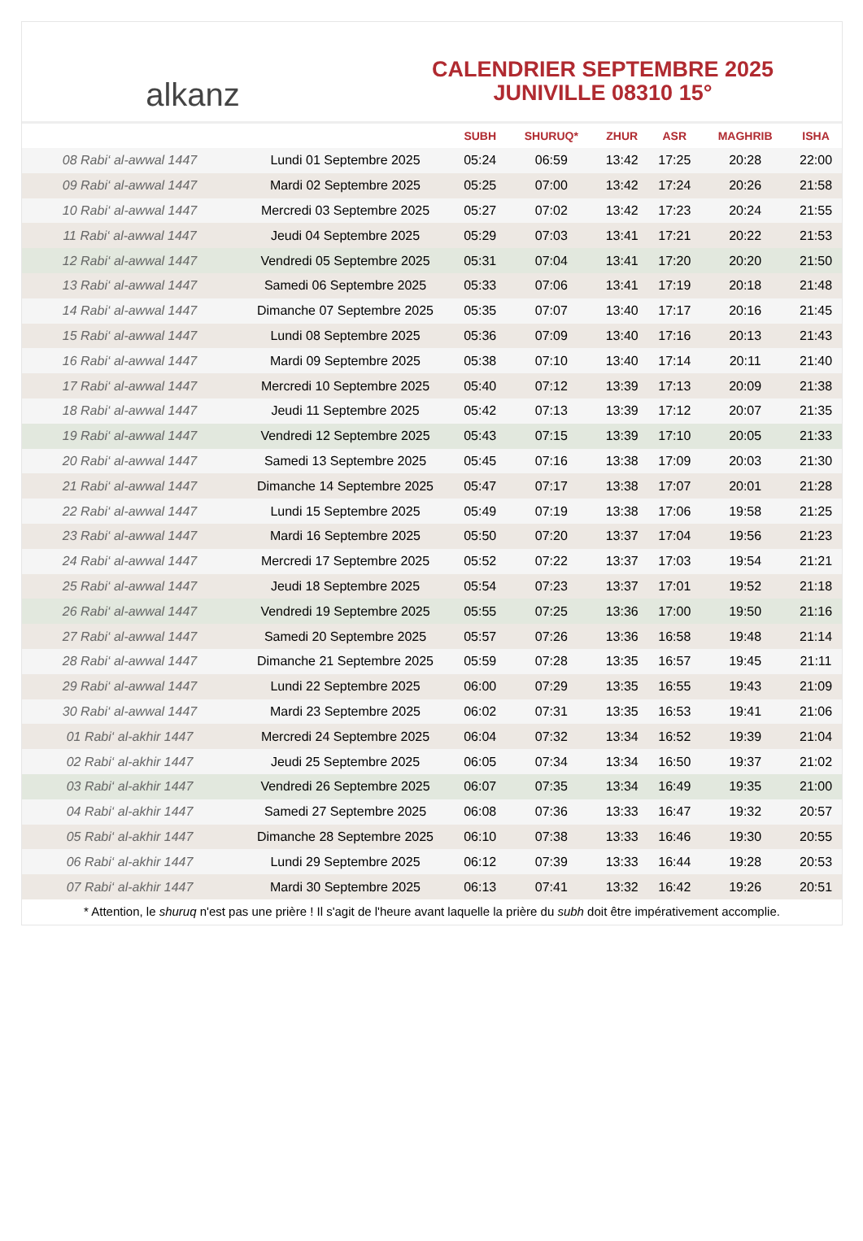alkanz
CALENDRIER SEPTEMBRE 2025
JUNIVILLE 08310 15°
| | | SUBH | SHURUQ* | ZHUR | ASR | MAGHRIB | ISHA |
| --- | --- | --- | --- | --- | --- | --- | --- |
| 08 Rabi‘ al-awwal 1447 | Lundi 01 Septembre 2025 | 05:24 | 06:59 | 13:42 | 17:25 | 20:28 | 22:00 |
| 09 Rabi‘ al-awwal 1447 | Mardi 02 Septembre 2025 | 05:25 | 07:00 | 13:42 | 17:24 | 20:26 | 21:58 |
| 10 Rabi‘ al-awwal 1447 | Mercredi 03 Septembre 2025 | 05:27 | 07:02 | 13:42 | 17:23 | 20:24 | 21:55 |
| 11 Rabi‘ al-awwal 1447 | Jeudi 04 Septembre 2025 | 05:29 | 07:03 | 13:41 | 17:21 | 20:22 | 21:53 |
| 12 Rabi‘ al-awwal 1447 | Vendredi 05 Septembre 2025 | 05:31 | 07:04 | 13:41 | 17:20 | 20:20 | 21:50 |
| 13 Rabi‘ al-awwal 1447 | Samedi 06 Septembre 2025 | 05:33 | 07:06 | 13:41 | 17:19 | 20:18 | 21:48 |
| 14 Rabi‘ al-awwal 1447 | Dimanche 07 Septembre 2025 | 05:35 | 07:07 | 13:40 | 17:17 | 20:16 | 21:45 |
| 15 Rabi‘ al-awwal 1447 | Lundi 08 Septembre 2025 | 05:36 | 07:09 | 13:40 | 17:16 | 20:13 | 21:43 |
| 16 Rabi‘ al-awwal 1447 | Mardi 09 Septembre 2025 | 05:38 | 07:10 | 13:40 | 17:14 | 20:11 | 21:40 |
| 17 Rabi‘ al-awwal 1447 | Mercredi 10 Septembre 2025 | 05:40 | 07:12 | 13:39 | 17:13 | 20:09 | 21:38 |
| 18 Rabi‘ al-awwal 1447 | Jeudi 11 Septembre 2025 | 05:42 | 07:13 | 13:39 | 17:12 | 20:07 | 21:35 |
| 19 Rabi‘ al-awwal 1447 | Vendredi 12 Septembre 2025 | 05:43 | 07:15 | 13:39 | 17:10 | 20:05 | 21:33 |
| 20 Rabi‘ al-awwal 1447 | Samedi 13 Septembre 2025 | 05:45 | 07:16 | 13:38 | 17:09 | 20:03 | 21:30 |
| 21 Rabi‘ al-awwal 1447 | Dimanche 14 Septembre 2025 | 05:47 | 07:17 | 13:38 | 17:07 | 20:01 | 21:28 |
| 22 Rabi‘ al-awwal 1447 | Lundi 15 Septembre 2025 | 05:49 | 07:19 | 13:38 | 17:06 | 19:58 | 21:25 |
| 23 Rabi‘ al-awwal 1447 | Mardi 16 Septembre 2025 | 05:50 | 07:20 | 13:37 | 17:04 | 19:56 | 21:23 |
| 24 Rabi‘ al-awwal 1447 | Mercredi 17 Septembre 2025 | 05:52 | 07:22 | 13:37 | 17:03 | 19:54 | 21:21 |
| 25 Rabi‘ al-awwal 1447 | Jeudi 18 Septembre 2025 | 05:54 | 07:23 | 13:37 | 17:01 | 19:52 | 21:18 |
| 26 Rabi‘ al-awwal 1447 | Vendredi 19 Septembre 2025 | 05:55 | 07:25 | 13:36 | 17:00 | 19:50 | 21:16 |
| 27 Rabi‘ al-awwal 1447 | Samedi 20 Septembre 2025 | 05:57 | 07:26 | 13:36 | 16:58 | 19:48 | 21:14 |
| 28 Rabi‘ al-awwal 1447 | Dimanche 21 Septembre 2025 | 05:59 | 07:28 | 13:35 | 16:57 | 19:45 | 21:11 |
| 29 Rabi‘ al-awwal 1447 | Lundi 22 Septembre 2025 | 06:00 | 07:29 | 13:35 | 16:55 | 19:43 | 21:09 |
| 30 Rabi‘ al-awwal 1447 | Mardi 23 Septembre 2025 | 06:02 | 07:31 | 13:35 | 16:53 | 19:41 | 21:06 |
| 01 Rabi‘ al-akhir 1447 | Mercredi 24 Septembre 2025 | 06:04 | 07:32 | 13:34 | 16:52 | 19:39 | 21:04 |
| 02 Rabi‘ al-akhir 1447 | Jeudi 25 Septembre 2025 | 06:05 | 07:34 | 13:34 | 16:50 | 19:37 | 21:02 |
| 03 Rabi‘ al-akhir 1447 | Vendredi 26 Septembre 2025 | 06:07 | 07:35 | 13:34 | 16:49 | 19:35 | 21:00 |
| 04 Rabi‘ al-akhir 1447 | Samedi 27 Septembre 2025 | 06:08 | 07:36 | 13:33 | 16:47 | 19:32 | 20:57 |
| 05 Rabi‘ al-akhir 1447 | Dimanche 28 Septembre 2025 | 06:10 | 07:38 | 13:33 | 16:46 | 19:30 | 20:55 |
| 06 Rabi‘ al-akhir 1447 | Lundi 29 Septembre 2025 | 06:12 | 07:39 | 13:33 | 16:44 | 19:28 | 20:53 |
| 07 Rabi‘ al-akhir 1447 | Mardi 30 Septembre 2025 | 06:13 | 07:41 | 13:32 | 16:42 | 19:26 | 20:51 |
* Attention, le shuruq n'est pas une prière ! Il s'agit de l'heure avant laquelle la prière du subh doit être impérativement accomplie.